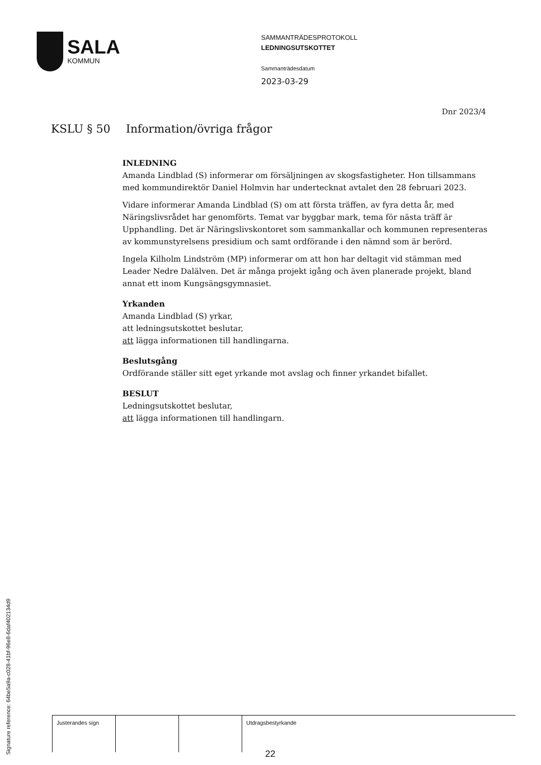SALA
KOMMUN
SAMMANTRÄDESPROTOKOLL
LEDNINGSUTSKOTTET
Sammanträdesdatum
2023-03-29
Dnr 2023/4
KSLU § 50 Information/övriga frågor
INLEDNING
Amanda Lindblad (S) informerar om försäljningen av skogsfastigheter. Hon tillsammans med kommundirektör Daniel Holmvin har undertecknat avtalet den 28 februari 2023.
Vidare informerar Amanda Lindblad (S) om att första träffen, av fyra detta år, med Näringslivsrådet har genomförts. Temat var byggbar mark, tema för nästa träff är Upphandling. Det är Näringslivskontoret som sammankallar och kommunen representeras av kommunstyrelsens presidium och samt ordförande i den nämnd som är berörd.
Ingela Kilholm Lindström (MP) informerar om att hon har deltagit vid stämman med Leader Nedre Dalälven. Det är många projekt igång och även planerade projekt, bland annat ett inom Kungsängsgymnasiet.
Yrkanden
Amanda Lindblad (S) yrkar,
att ledningsutskottet beslutar,
att lägga informationen till handlingarna.
Beslutsgång
Ordförande ställer sitt eget yrkande mot avslag och finner yrkandet bifallet.
BESLUT
Ledningsutskottet beslutar,
att lägga informationen till handlingarn.
Signature reference: 64be5a9a-c028-41bf-96e8-6daf402134d9
| Justerandes sign | | | Utdragsbestyrkande |
22